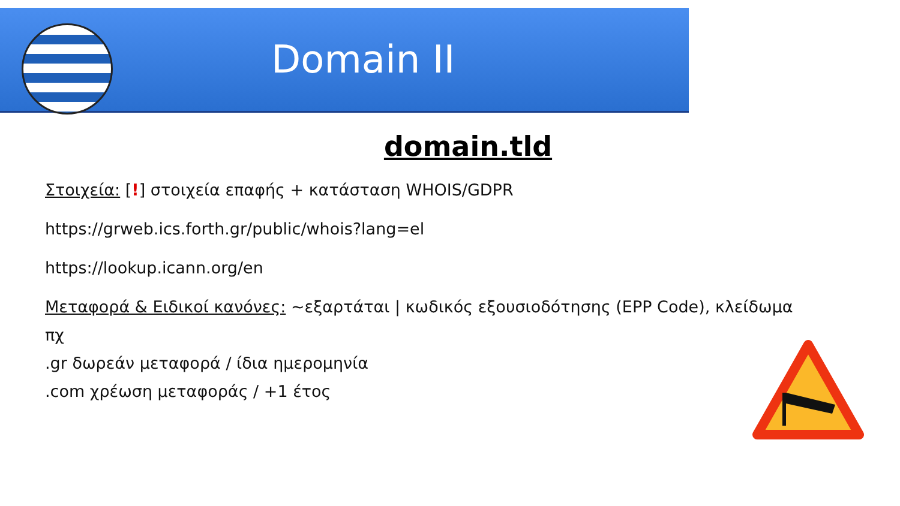Domain II
domain.tld
Στοιχεία: [!] στοιχεία επαφής + κατάσταση WHOIS/GDPR
https://grweb.ics.forth.gr/public/whois?lang=el
https://lookup.icann.org/en
Μεταφορά & Ειδικοί κανόνες: ~εξαρτάται | κωδικός εξουσιοδότησης (EPP Code), κλείδωμα
πχ
.gr δωρεάν μεταφορά / ίδια ημερομηνία
.com χρέωση μεταφοράς / +1 έτος